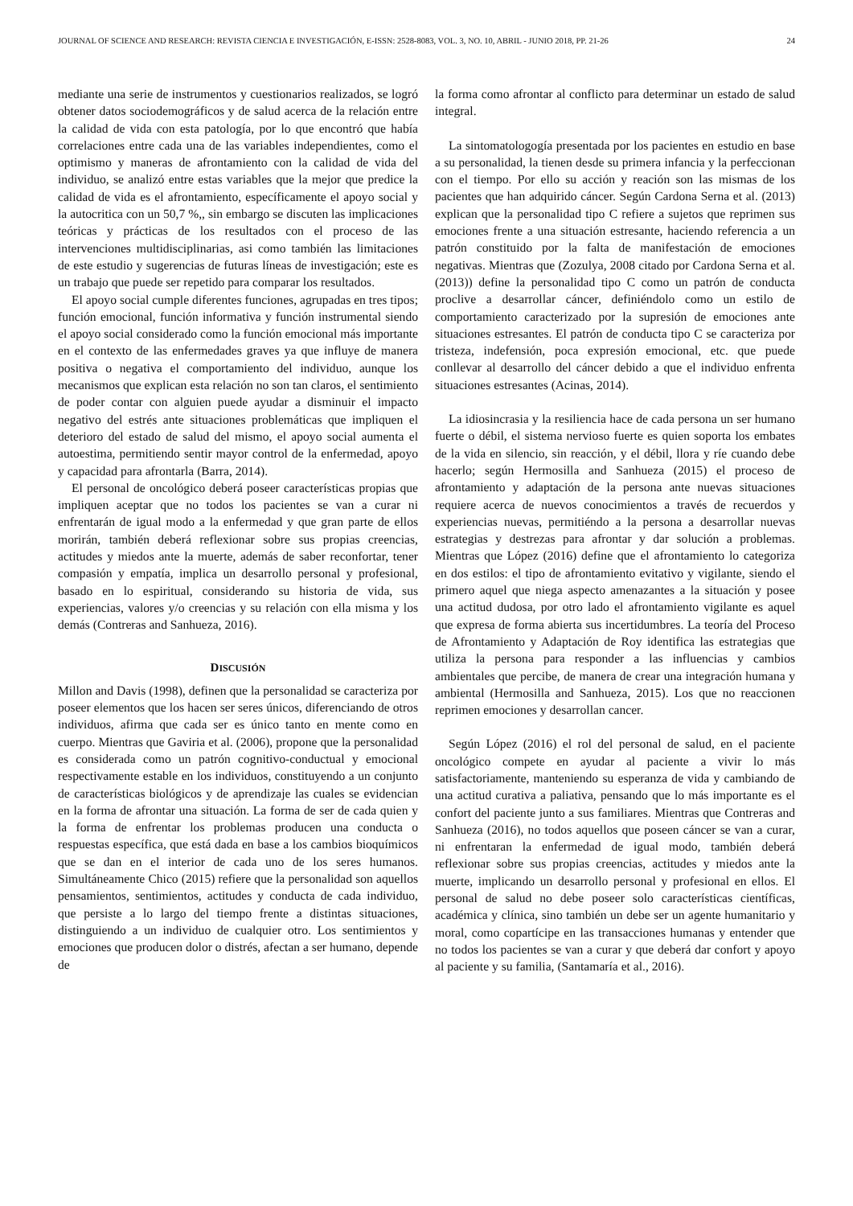JOURNAL OF SCIENCE AND RESEARCH: REVISTA CIENCIA E INVESTIGACIÓN, E-ISSN: 2528-8083, VOL. 3, NO. 10, ABRIL - JUNIO 2018, PP. 21-26 24
mediante una serie de instrumentos y cuestionarios realizados, se logró obtener datos sociodemográficos y de salud acerca de la relación entre la calidad de vida con esta patología, por lo que encontró que había correlaciones entre cada una de las variables independientes, como el optimismo y maneras de afrontamiento con la calidad de vida del individuo, se analizó entre estas variables que la mejor que predice la calidad de vida es el afrontamiento, específicamente el apoyo social y la autocritica con un 50,7 %,, sin embargo se discuten las implicaciones teóricas y prácticas de los resultados con el proceso de las intervenciones multidisciplinarias, asi como también las limitaciones de este estudio y sugerencias de futuras líneas de investigación; este es un trabajo que puede ser repetido para comparar los resultados.
El apoyo social cumple diferentes funciones, agrupadas en tres tipos; función emocional, función informativa y función instrumental siendo el apoyo social considerado como la función emocional más importante en el contexto de las enfermedades graves ya que influye de manera positiva o negativa el comportamiento del individuo, aunque los mecanismos que explican esta relación no son tan claros, el sentimiento de poder contar con alguien puede ayudar a disminuir el impacto negativo del estrés ante situaciones problemáticas que impliquen el deterioro del estado de salud del mismo, el apoyo social aumenta el autoestima, permitiendo sentir mayor control de la enfermedad, apoyo y capacidad para afrontarla (Barra, 2014).
El personal de oncológico deberá poseer características propias que impliquen aceptar que no todos los pacientes se van a curar ni enfrentarán de igual modo a la enfermedad y que gran parte de ellos morirán, también deberá reflexionar sobre sus propias creencias, actitudes y miedos ante la muerte, además de saber reconfortar, tener compasión y empatía, implica un desarrollo personal y profesional, basado en lo espiritual, considerando su historia de vida, sus experiencias, valores y/o creencias y su relación con ella misma y los demás (Contreras and Sanhueza, 2016).
DISCUSIÓN
Millon and Davis (1998), definen que la personalidad se caracteriza por poseer elementos que los hacen ser seres únicos, diferenciando de otros individuos, afirma que cada ser es único tanto en mente como en cuerpo. Mientras que Gaviria et al. (2006), propone que la personalidad es considerada como un patrón cognitivo-conductual y emocional respectivamente estable en los individuos, constituyendo a un conjunto de características biológicos y de aprendizaje las cuales se evidencian en la forma de afrontar una situación. La forma de ser de cada quien y la forma de enfrentar los problemas producen una conducta o respuestas específica, que está dada en base a los cambios bioquímicos que se dan en el interior de cada uno de los seres humanos. Simultáneamente Chico (2015) refiere que la personalidad son aquellos pensamientos, sentimientos, actitudes y conducta de cada individuo, que persiste a lo largo del tiempo frente a distintas situaciones, distinguiendo a un individuo de cualquier otro. Los sentimientos y emociones que producen dolor o distrés, afectan a ser humano, depende de
la forma como afrontar al conflicto para determinar un estado de salud integral.
La sintomatologogía presentada por los pacientes en estudio en base a su personalidad, la tienen desde su primera infancia y la perfeccionan con el tiempo. Por ello su acción y reación son las mismas de los pacientes que han adquirido cáncer. Según Cardona Serna et al. (2013) explican que la personalidad tipo C refiere a sujetos que reprimen sus emociones frente a una situación estresante, haciendo referencia a un patrón constituido por la falta de manifestación de emociones negativas. Mientras que (Zozulya, 2008 citado por Cardona Serna et al. (2013)) define la personalidad tipo C como un patrón de conducta proclive a desarrollar cáncer, definiéndolo como un estilo de comportamiento caracterizado por la supresión de emociones ante situaciones estresantes. El patrón de conducta tipo C se caracteriza por tristeza, indefensión, poca expresión emocional, etc. que puede conllevar al desarrollo del cáncer debido a que el individuo enfrenta situaciones estresantes (Acinas, 2014).
La idiosincrasia y la resiliencia hace de cada persona un ser humano fuerte o débil, el sistema nervioso fuerte es quien soporta los embates de la vida en silencio, sin reacción, y el débil, llora y ríe cuando debe hacerlo; según Hermosilla and Sanhueza (2015) el proceso de afrontamiento y adaptación de la persona ante nuevas situaciones requiere acerca de nuevos conocimientos a través de recuerdos y experiencias nuevas, permitiéndo a la persona a desarrollar nuevas estrategias y destrezas para afrontar y dar solución a problemas. Mientras que López (2016) define que el afrontamiento lo categoriza en dos estilos: el tipo de afrontamiento evitativo y vigilante, siendo el primero aquel que niega aspecto amenazantes a la situación y posee una actitud dudosa, por otro lado el afrontamiento vigilante es aquel que expresa de forma abierta sus incertidumbres. La teoría del Proceso de Afrontamiento y Adaptación de Roy identifica las estrategias que utiliza la persona para responder a las influencias y cambios ambientales que percibe, de manera de crear una integración humana y ambiental (Hermosilla and Sanhueza, 2015). Los que no reaccionen reprimen emociones y desarrollan cancer.
Según López (2016) el rol del personal de salud, en el paciente oncológico compete en ayudar al paciente a vivir lo más satisfactoriamente, manteniendo su esperanza de vida y cambiando de una actitud curativa a paliativa, pensando que lo más importante es el confort del paciente junto a sus familiares. Mientras que Contreras and Sanhueza (2016), no todos aquellos que poseen cáncer se van a curar, ni enfrentaran la enfermedad de igual modo, también deberá reflexionar sobre sus propias creencias, actitudes y miedos ante la muerte, implicando un desarrollo personal y profesional en ellos. El personal de salud no debe poseer solo características científicas, académica y clínica, sino también un debe ser un agente humanitario y moral, como copartícipe en las transacciones humanas y entender que no todos los pacientes se van a curar y que deberá dar confort y apoyo al paciente y su familia, (Santamaría et al., 2016).